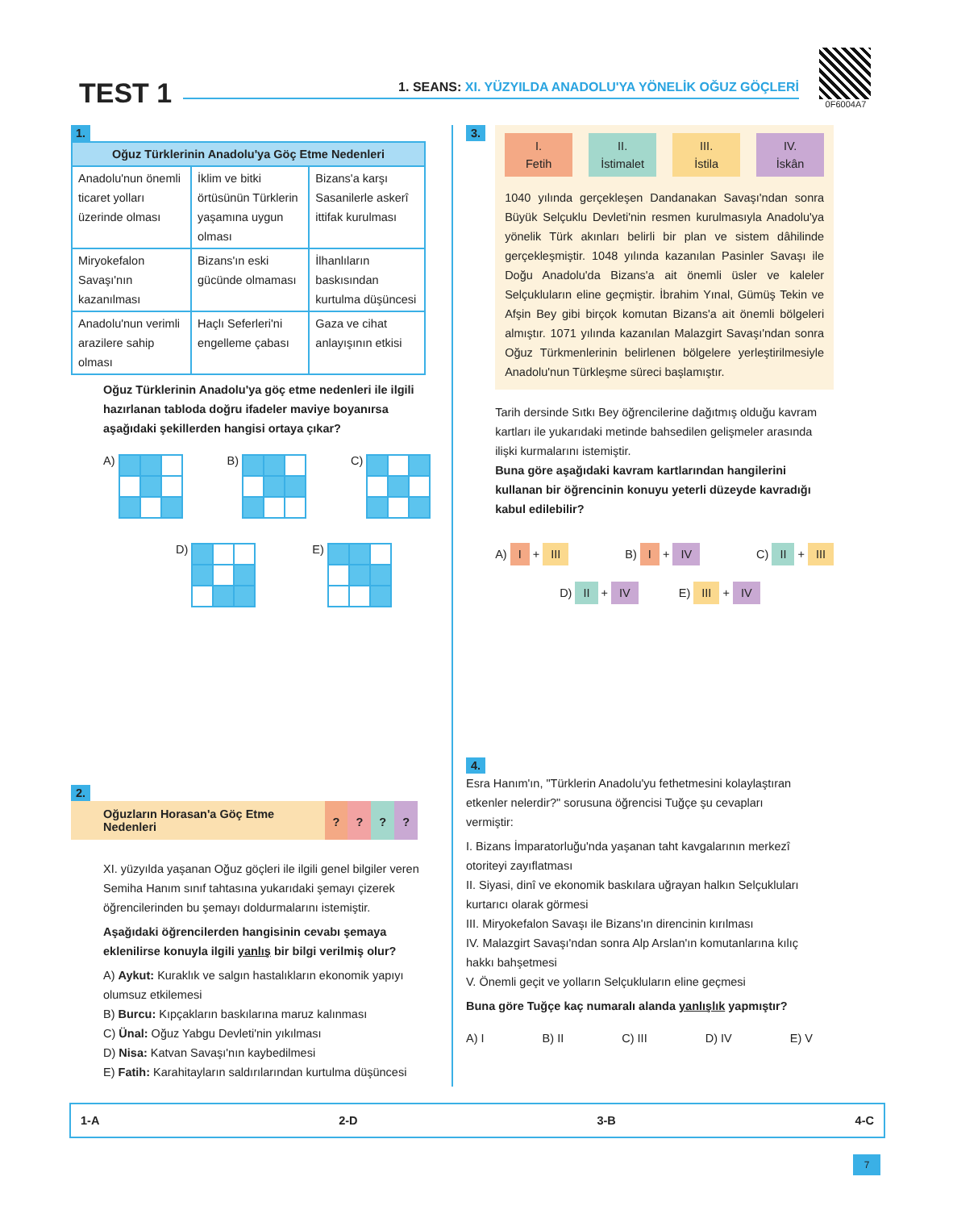TEST 1
1. SEANS: XI. YÜZYILDA ANADOLU'YA YÖNELİK OĞUZ GÖÇLERİ
0F6004A7
1.
| Oğuz Türklerinin Anadolu'ya Göç Etme Nedenleri | | |
| --- | --- | --- |
| Anadolu'nun önemli ticaret yolları üzerinde olması | İklim ve bitki örtüsünün Türklerin yaşamına uygun olması | Bizans'a karşı Sasanilerle askerî ittifak kurulması |
| Miryokefalon Savaşı'nın kazanılması | Bizans'ın eski gücünde olmaması | İlhanlıların baskısından kurtulma düşüncesi |
| Anadolu'nun verimli arazilere sahip olması | Haçlı Seferleri'ni engelleme çabası | Gaza ve cihat anlayışının etkisi |
Oğuz Türklerinin Anadolu'ya göç etme nedenleri ile ilgili hazırlanan tabloda doğru ifadeler maviye boyanırsa aşağıdaki şekillerden hangisi ortaya çıkar?
A) B) C)
D) E)
2.
Oğuzların Horasan'a Göç Etme Nedenleri
? ? ? ?
XI. yüzyılda yaşanan Oğuz göçleri ile ilgili genel bilgiler veren Semiha Hanım sınıf tahtasına yukarıdaki şemayı çizerek öğrencilerinden bu şemayı doldurmalarını istemiştir.
Aşağıdaki öğrencilerden hangisinin cevabı şemaya eklenilirse konuyla ilgili yanlış bir bilgi verilmiş olur?
A) Aykut: Kuraklık ve salgın hastalıkların ekonomik yapıyı olumsuz etkilemesi
B) Burcu: Kıpçakların baskılarına maruz kalınması
C) Ünal: Oğuz Yabgu Devleti'nin yıkılması
D) Nisa: Katvan Savaşı'nın kaybedilmesi
E) Fatih: Karahitayların saldırılarından kurtulma düşüncesi
3.
I.
Fetih
II.
İstimalet
III.
İstila
IV.
İskân
1040 yılında gerçekleşen Dandanakan Savaşı'ndan sonra Büyük Selçuklu Devleti'nin resmen kurulmasıyla Anadolu'ya yönelik Türk akınları belirli bir plan ve sistem dâhilinde gerçekleşmiştir. 1048 yılında kazanılan Pasinler Savaşı ile Doğu Anadolu'da Bizans'a ait önemli üsler ve kaleler Selçukluların eline geçmiştir. İbrahim Yınal, Gümüş Tekin ve Afşin Bey gibi birçok komutan Bizans'a ait önemli bölgeleri almıştır. 1071 yılında kazanılan Malazgirt Savaşı'ndan sonra Oğuz Türkmenlerinin belirlenen bölgelere yerleştirilmesiyle Anadolu'nun Türkleşme süreci başlamıştır.
Tarih dersinde Sıtkı Bey öğrencilerine dağıtmış olduğu kavram kartları ile yukarıdaki metinde bahsedilen gelişmeler arasında ilişki kurmalarını istemiştir.
Buna göre aşağıdaki kavram kartlarından hangilerini kullanan bir öğrencinin konuyu yeterli düzeyde kavradığı kabul edilebilir?
A) I + III
B) I + IV
C) II + III
D) II + IV
E) III + IV
4.
Esra Hanım'ın, "Türklerin Anadolu'yu fethetmesini kolaylaştıran etkenler nelerdir?" sorusuna öğrencisi Tuğçe şu cevapları vermiştir:
I. Bizans İmparatorluğu'nda yaşanan taht kavgalarının merkezî otoriteyi zayıflatması
II. Siyasi, dinî ve ekonomik baskılara uğrayan halkın Selçukluları kurtarıcı olarak görmesi
III. Miryokefalon Savaşı ile Bizans'ın direncinin kırılması
IV. Malazgirt Savaşı'ndan sonra Alp Arslan'ın komutanlarına kılıç hakkı bahşetmesi
V. Önemli geçit ve yolların Selçukluların eline geçmesi
Buna göre Tuğçe kaç numaralı alanda yanlışlık yapmıştır?
A) I B) II C) III D) IV E) V
1-A 2-D 3-B 4-C
7